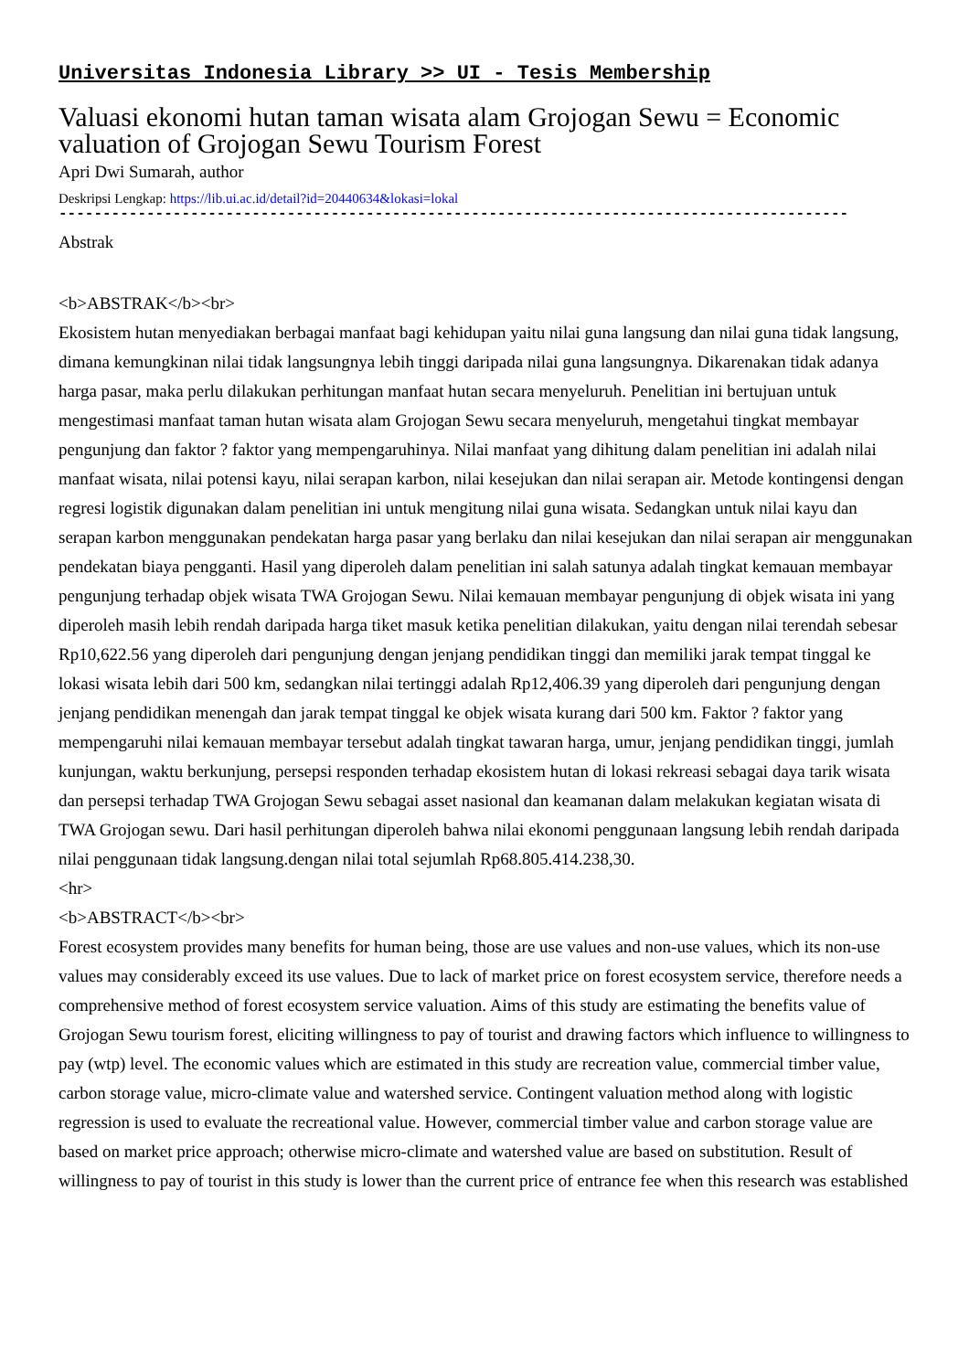Universitas Indonesia Library >> UI - Tesis Membership
Valuasi ekonomi hutan taman wisata alam Grojogan Sewu = Economic valuation of Grojogan Sewu Tourism Forest
Apri Dwi Sumarah, author
Deskripsi Lengkap: https://lib.ui.ac.id/detail?id=20440634&lokasi=lokal
------------------------------------------------------------------------------------------
Abstrak
<b>ABSTRAK</b><br>
Ekosistem hutan menyediakan berbagai manfaat bagi kehidupan yaitu nilai guna langsung dan nilai guna tidak langsung, dimana kemungkinan nilai tidak langsungnya lebih tinggi daripada nilai guna langsungnya. Dikarenakan tidak adanya harga pasar, maka perlu dilakukan perhitungan manfaat hutan secara menyeluruh. Penelitian ini bertujuan untuk mengestimasi manfaat taman hutan wisata alam Grojogan Sewu secara menyeluruh, mengetahui tingkat membayar pengunjung dan faktor ? faktor yang mempengaruhinya. Nilai manfaat yang dihitung dalam penelitian ini adalah nilai manfaat wisata, nilai potensi kayu, nilai serapan karbon, nilai kesejukan dan nilai serapan air. Metode kontingensi dengan regresi logistik digunakan dalam penelitian ini untuk mengitung nilai guna wisata. Sedangkan untuk nilai kayu dan serapan karbon menggunakan pendekatan harga pasar yang berlaku dan nilai kesejukan dan nilai serapan air menggunakan pendekatan biaya pengganti. Hasil yang diperoleh dalam penelitian ini salah satunya adalah tingkat kemauan membayar pengunjung terhadap objek wisata TWA Grojogan Sewu. Nilai kemauan membayar pengunjung di objek wisata ini yang diperoleh masih lebih rendah daripada harga tiket masuk ketika penelitian dilakukan, yaitu dengan nilai terendah sebesar Rp10,622.56 yang diperoleh dari pengunjung dengan jenjang pendidikan tinggi dan memiliki jarak tempat tinggal ke lokasi wisata lebih dari 500 km, sedangkan nilai tertinggi adalah Rp12,406.39 yang diperoleh dari pengunjung dengan jenjang pendidikan menengah dan jarak tempat tinggal ke objek wisata kurang dari 500 km. Faktor ? faktor yang mempengaruhi nilai kemauan membayar tersebut adalah tingkat tawaran harga, umur, jenjang pendidikan tinggi, jumlah kunjungan, waktu berkunjung, persepsi responden terhadap ekosistem hutan di lokasi rekreasi sebagai daya tarik wisata dan persepsi terhadap TWA Grojogan Sewu sebagai asset nasional dan keamanan dalam melakukan kegiatan wisata di TWA Grojogan sewu. Dari hasil perhitungan diperoleh bahwa nilai ekonomi penggunaan langsung lebih rendah daripada nilai penggunaan tidak langsung.dengan nilai total sejumlah Rp68.805.414.238,30.
<hr>
<b>ABSTRACT</b><br>
Forest ecosystem provides many benefits for human being, those are use values and non-use values, which its non-use values may considerably exceed its use values. Due to lack of market price on forest ecosystem service, therefore needs a comprehensive method of forest ecosystem service valuation. Aims of this study are estimating the benefits value of Grojogan Sewu tourism forest, eliciting willingness to pay of tourist and drawing factors which influence to willingness to pay (wtp) level. The economic values which are estimated in this study are recreation value, commercial timber value, carbon storage value, micro-climate value and watershed service. Contingent valuation method along with logistic regression is used to evaluate the recreational value. However, commercial timber value and carbon storage value are based on market price approach; otherwise micro-climate and watershed value are based on substitution. Result of willingness to pay of tourist in this study is lower than the current price of entrance fee when this research was established